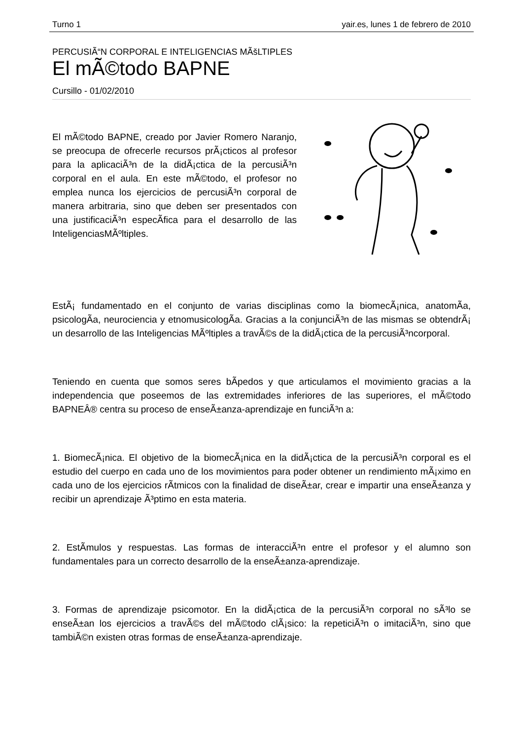Turno 1 yair.es, lunes 1 de febrero de 2010
PERCUSIÃ“N CORPORAL E INTELIGENCIAS MÃšLTIPLES
El mÃ©todo BAPNE
Cursillo - 01/02/2010
El mÃ©todo BAPNE, creado por Javier Romero Naranjo, se preocupa de ofrecerle recursos prÃ¡cticos al profesor para la aplicaciÃ³n de la didÃ¡ctica de la percusiÃ³n corporal en el aula. En este mÃ©todo, el profesor no emplea nunca los ejercicios de percusiÃ³n corporal de manera arbitraria, sino que deben ser presentados con una justificaciÃ³n especÃ­fica para el desarrollo de las InteligenciasMÃºltiples.
EstÃ¡ fundamentado en el conjunto de varias disciplinas como la biomecÃ¡nica, anatomÃ­a, psicologÃ­a, neurociencia y etnomusicologÃ­a. Gracias a la conjunciÃ³n de las mismas se obtendrÃ¡ un desarrollo de las Inteligencias MÃºltiples a travÃ©s de la didÃ¡ctica de la percusiÃ³ncorporal.
Teniendo en cuenta que somos seres bÃ­pedos y que articulamos el movimiento gracias a la independencia que poseemos de las extremidades inferiores de las superiores, el mÃ©todo BAPNEÂ® centra su proceso de enseÃ±anza-aprendizaje en funciÃ³n a:
1. BiomecÃ¡nica. El objetivo de la biomecÃ¡nica en la didÃ¡ctica de la percusiÃ³n corporal es el estudio del cuerpo en cada uno de los movimientos para poder obtener un rendimiento mÃ¡ximo en cada uno de los ejercicios rÃ­tmicos con la finalidad de diseÃ±ar, crear e impartir una enseÃ±anza y recibir un aprendizaje Ã³ptimo en esta materia.
2. EstÃ­mulos y respuestas. Las formas de interacciÃ³n entre el profesor y el alumno son fundamentales para un correcto desarrollo de la enseÃ±anza-aprendizaje.
3. Formas de aprendizaje psicomotor. En la didÃ¡ctica de la percusiÃ³n corporal no sÃ³lo se enseÃ±an los ejercicios a travÃ©s del mÃ©todo clÃ¡sico: la repeticiÃ³n o imitaciÃ³n, sino que tambiÃ©n existen otras formas de enseÃ±anza-aprendizaje.